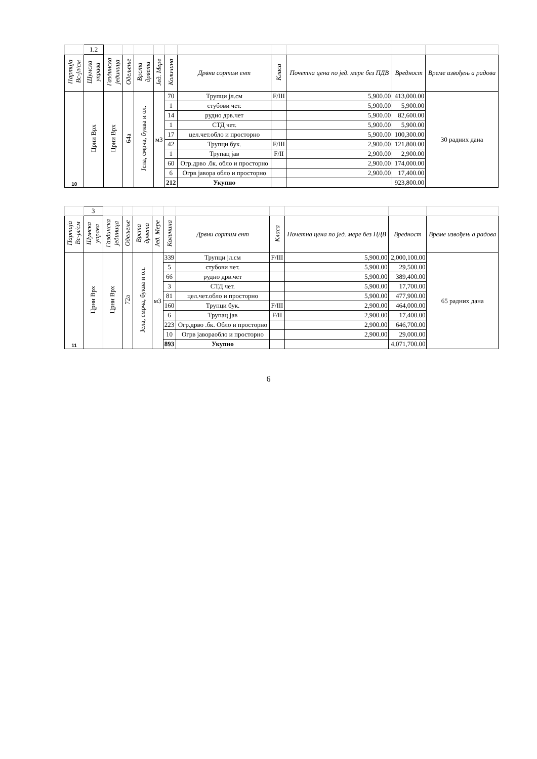| | 1.2 | | | | | | | | | | |
| Партија Вс-јл/см | Шумска управа | Газдинска јединица | Одељење | Врста дрвета | Јед. Мере | Количина | Дрвни сортим ент | Класа | Почетна цена по јед. мере без ПДВ | Вредност | Време извођењ а радова |
| 10 | Црни Врх | Црни Врх | 64а | Јела, смрча, буква и ол. | м3 | 70 | Трупци јл.см | F/III | 5,900.00 | 413,000.00 | 30 радних дана |
| | | | | | | 1 | стубови чет. | | 5,900.00 | 5,900.00 | |
| | | | | | | 14 | рудно дрв.чет | | 5,900.00 | 82,600.00 | |
| | | | | | | 1 | СТД чет. | | 5,900.00 | 5,900.00 | |
| | | | | | | 17 | цел.чет.обло и просторно | | 5,900.00 | 100,300.00 | |
| | | | | | | 42 | Трупци бук. | F/III | 2,900.00 | 121,800.00 | |
| | | | | | | 1 | Трупац јав | F/II | 2,900.00 | 2,900.00 | |
| | | | | | | 60 | Огр.дрво .бк. обло и просторно | | 2,900.00 | 174,000.00 | |
| | | | | | | 6 | Огрв јавора обло и просторно | | 2,900.00 | 17,400.00 | |
| | | | | | | 212 | Укупно | | | 923,800.00 | |
| | 3 | | | | | | | | | | |
| Партија Вс-јл/см | Шумска управа | Газдинска јединица | Одељење | Врста дрвета | Јед. Мере | Количина | Дрвни сортим ент | Класа | Почетна цена по јед. мере без ПДВ | Вредност | Време извођењ а радова |
| 11 | Црни Врх | Црни Врх | 72а | Јела, смрча, буква и ол. | м3 | 339 | Трупци јл.см | F/III | 5,900.00 | 2,000,100.00 | 65 радних дана |
| | | | | | | 5 | стубови чет. | | 5,900.00 | 29,500.00 | |
| | | | | | | 66 | рудно дрв.чет | | 5,900.00 | 389,400.00 | |
| | | | | | | 3 | СТД чет. | | 5,900.00 | 17,700.00 | |
| | | | | | | 81 | цел.чет.обло и просторно | | 5,900.00 | 477,900.00 | |
| | | | | | | 160 | Трупци бук. | F/III | 2,900.00 | 464,000.00 | |
| | | | | | | 6 | Трупац јав | F/II | 2,900.00 | 17,400.00 | |
| | | | | | | 223 | Огр.дрво .бк. Обло и просторно | | 2,900.00 | 646,700.00 | |
| | | | | | | 10 | Огрв јавораобло и просторно | | 2,900.00 | 29,000.00 | |
| | | | | | | 893 | Укупно | | | 4,071,700.00 | |
6